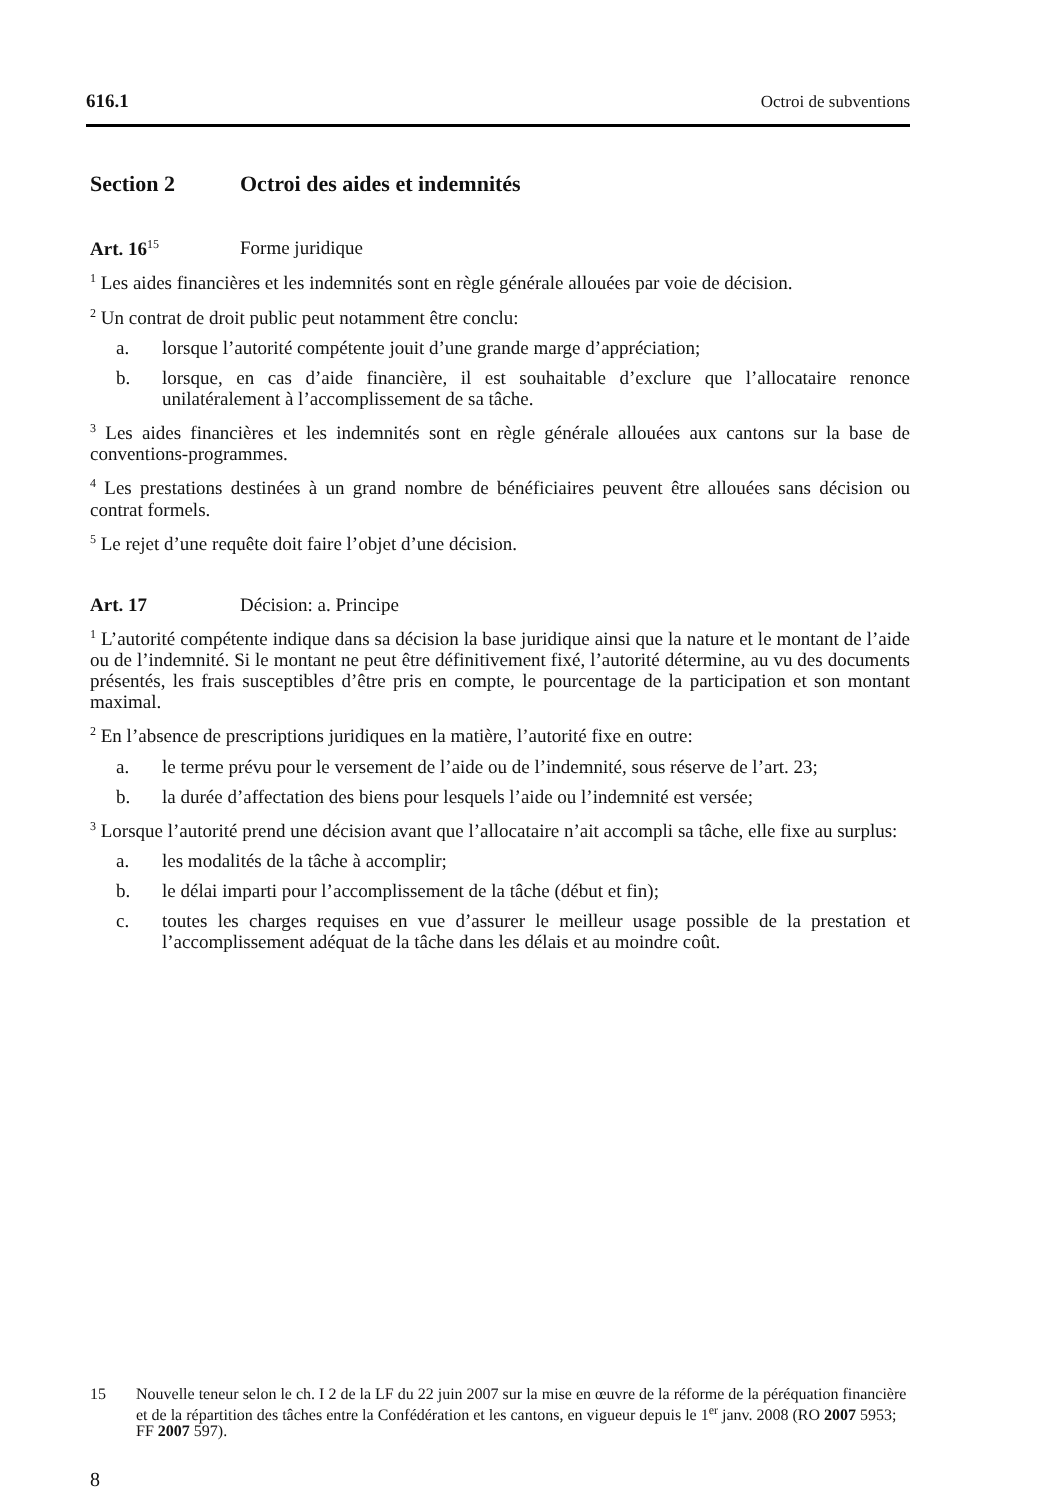616.1 Octroi de subventions
Section 2 Octroi des aides et indemnités
Art. 16<sup>15</sup> Forme juridique
<sup>1</sup> Les aides financières et les indemnités sont en règle générale allouées par voie de décision.
<sup>2</sup> Un contrat de droit public peut notamment être conclu:
a. lorsque l’autorité compétente jouit d’une grande marge d’appréciation;
b. lorsque, en cas d’aide financière, il est souhaitable d’exclure que l’allocataire renonce unilatéralement à l’accomplissement de sa tâche.
<sup>3</sup> Les aides financières et les indemnités sont en règle générale allouées aux cantons sur la base de conventions-programmes.
<sup>4</sup> Les prestations destinées à un grand nombre de bénéficiaires peuvent être allouées sans décision ou contrat formels.
<sup>5</sup> Le rejet d’une requête doit faire l’objet d’une décision.
Art. 17 Décision: a. Principe
<sup>1</sup> L’autorité compétente indique dans sa décision la base juridique ainsi que la nature et le montant de l’aide ou de l’indemnité. Si le montant ne peut être définitivement fixé, l’autorité détermine, au vu des documents présentés, les frais susceptibles d’être pris en compte, le pourcentage de la participation et son montant maximal.
<sup>2</sup> En l’absence de prescriptions juridiques en la matière, l’autorité fixe en outre:
a. le terme prévu pour le versement de l’aide ou de l’indemnité, sous réserve de l’art. 23;
b. la durée d’affectation des biens pour lesquels l’aide ou l’indemnité est versée;
<sup>3</sup> Lorsque l’autorité prend une décision avant que l’allocataire n’ait accompli sa tâche, elle fixe au surplus:
a. les modalités de la tâche à accomplir;
b. le délai imparti pour l’accomplissement de la tâche (début et fin);
c. toutes les charges requises en vue d’assurer le meilleur usage possible de la prestation et l’accomplissement adéquat de la tâche dans les délais et au moindre coût.
15 Nouvelle teneur selon le ch. I 2 de la LF du 22 juin 2007 sur la mise en œuvre de la réforme de la péréquation financière et de la répartition des tâches entre la Confédération et les cantons, en vigueur depuis le 1<sup>er</sup> janv. 2008 (RO 2007 5953; FF 2007 597).
8